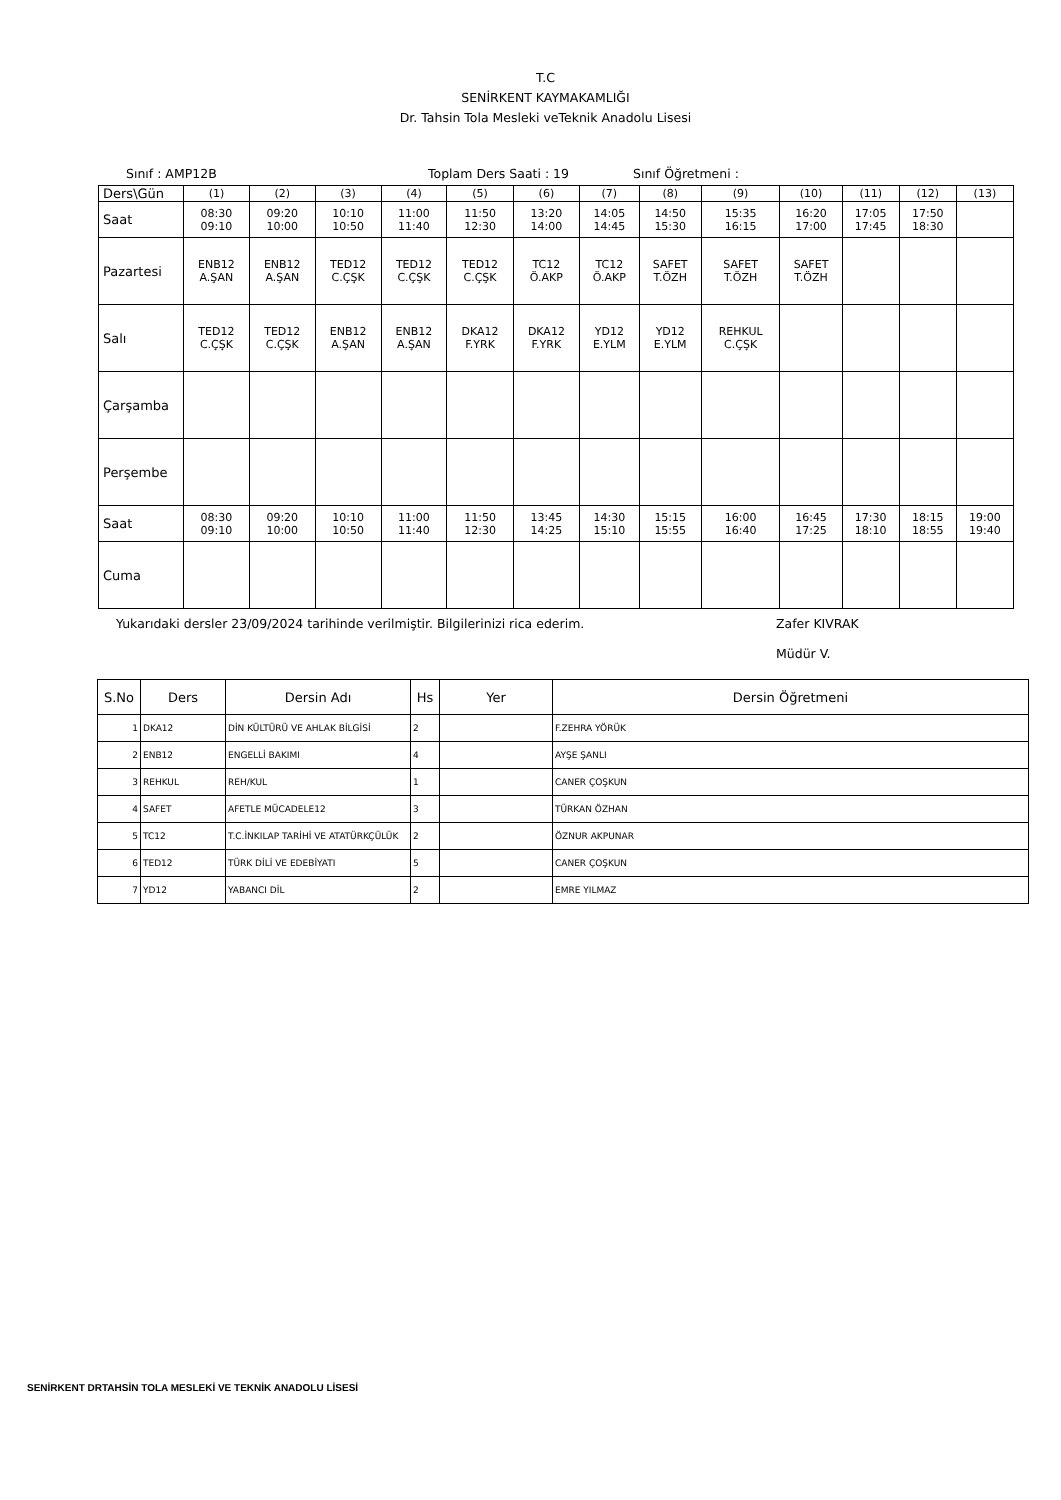T.C
SENİRKENT KAYMAKAMLIĞI
Dr. Tahsin Tola Mesleki veTeknik Anadolu Lisesi
Sınıf : AMP12B Toplam Ders Saati : 19 Sınıf Öğretmeni :
| Ders\Gün | (1) | (2) | (3) | (4) | (5) | (6) | (7) | (8) | (9) | (10) | (11) | (12) | (13) |
| Saat | 08:30 09:10 | 09:20 10:00 | 10:10 10:50 | 11:00 11:40 | 11:50 12:30 | 13:20 14:00 | 14:05 14:45 | 14:50 15:30 | 15:35 16:15 | 16:20 17:00 | 17:05 17:45 | 17:50 18:30 | |
| Pazartesi | ENB12 A.ŞAN | ENB12 A.ŞAN | TED12 C.ÇŞK | TED12 C.ÇŞK | TED12 C.ÇŞK | TC12 Ö.AKP | TC12 Ö.AKP | SAFET T.ÖZH | SAFET T.ÖZH | SAFET T.ÖZH | | | |
| Salı | TED12 C.ÇŞK | TED12 C.ÇŞK | ENB12 A.ŞAN | ENB12 A.ŞAN | DKA12 F.YRK | DKA12 F.YRK | YD12 E.YLM | YD12 E.YLM | REHKUL C.ÇŞK | | | | |
| Çarşamba | | | | | | | | | | | | | |
| Perşembe | | | | | | | | | | | | | |
| Saat | 08:30 09:10 | 09:20 10:00 | 10:10 10:50 | 11:00 11:40 | 11:50 12:30 | 13:45 14:25 | 14:30 15:10 | 15:15 15:55 | 16:00 16:40 | 16:45 17:25 | 17:30 18:10 | 18:15 18:55 | 19:00 19:40 |
| Cuma | | | | | | | | | | | | | |
Yukarıdaki dersler 23/09/2024 tarihinde verilmiştir. Bilgilerinizi rica ederim. Zafer KIVRAK
Müdür V.
| S.No | Ders | Dersin Adı | Hs | Yer | Dersin Öğretmeni |
| --- | --- | --- | --- | --- | --- |
| 1 | DKA12 | DİN KÜLTÜRÜ VE AHLAK BİLGİSİ | 2 | | F.ZEHRA YÖRÜK |
| 2 | ENB12 | ENGELLİ BAKIMI | 4 | | AYŞE ŞANLI |
| 3 | REHKUL | REH/KUL | 1 | | CANER ÇOŞKUN |
| 4 | SAFET | AFETLE MÜCADELE12 | 3 | | TÜRKAN ÖZHAN |
| 5 | TC12 | T.C.İNKILAP TARİHİ VE ATATÜRKÇÜLÜK | 2 | | ÖZNUR AKPUNAR |
| 6 | TED12 | TÜRK DİLİ VE EDEBİYATI | 5 | | CANER ÇOŞKUN |
| 7 | YD12 | YABANCI DİL | 2 | | EMRE YILMAZ |
SENİRKENT DRTAHSİN TOLA MESLEKİ VE TEKNİK ANADOLU LİSESİ